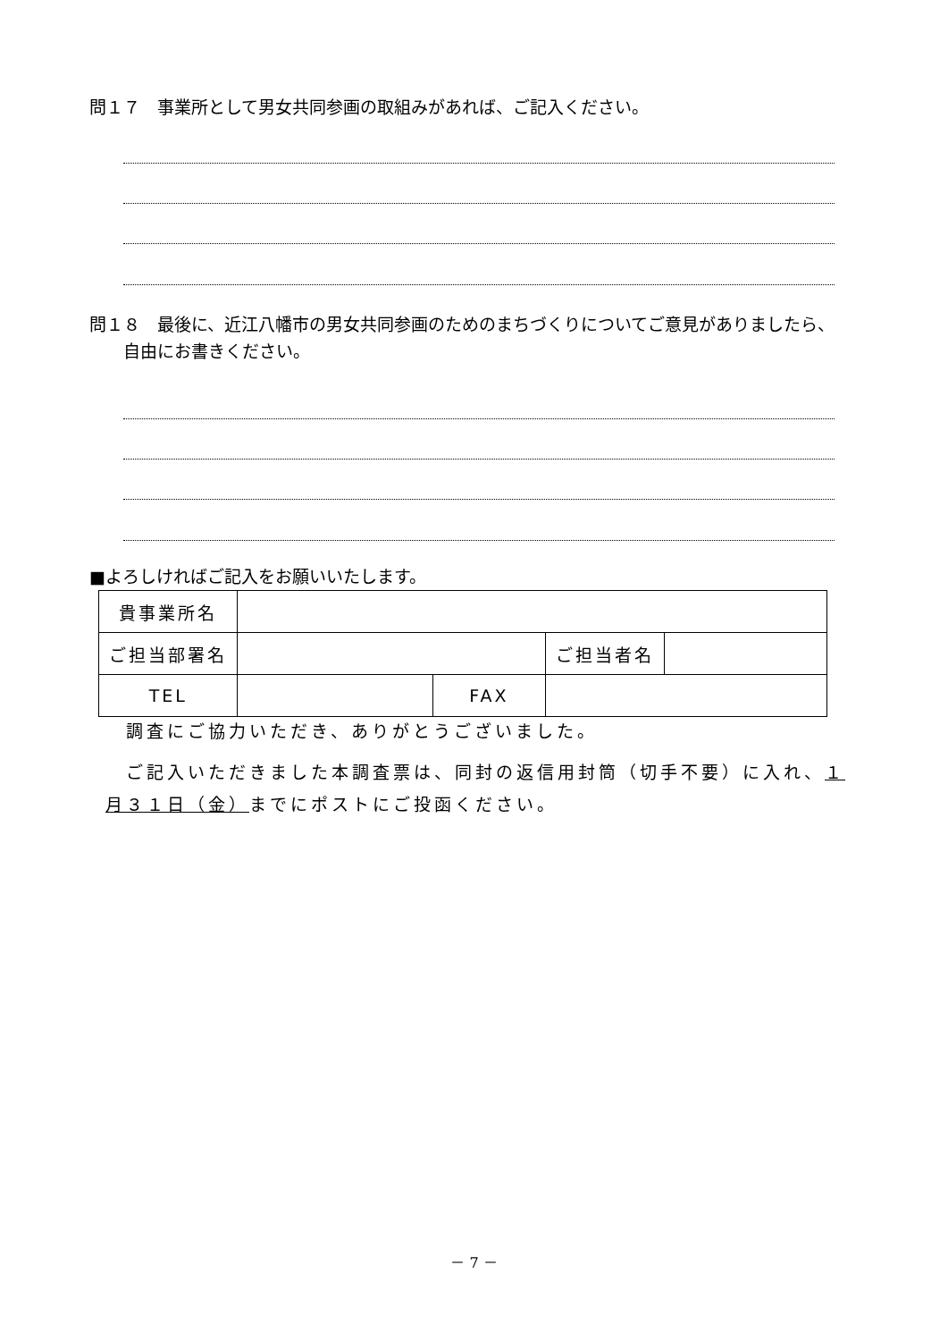問１７　事業所として男女共同参画の取組みがあれば、ご記入ください。
問１８　最後に、近江八幡市の男女共同参画のためのまちづくりについてご意見がありましたら、
　　自由にお書きください。
■よろしければご記入をお願いいたします。
| 貴事業所名 | | | | |
| ご担当部署名 | | | ご担当者名 | |
| TEL | | FAX | | |
　調査にご協力いただき、ありがとうございました。
　ご記入いただきました本調査票は、同封の返信用封筒（切手不要）に入れ、１月３１日（金）までにポストにご投函ください。
－ 7 －